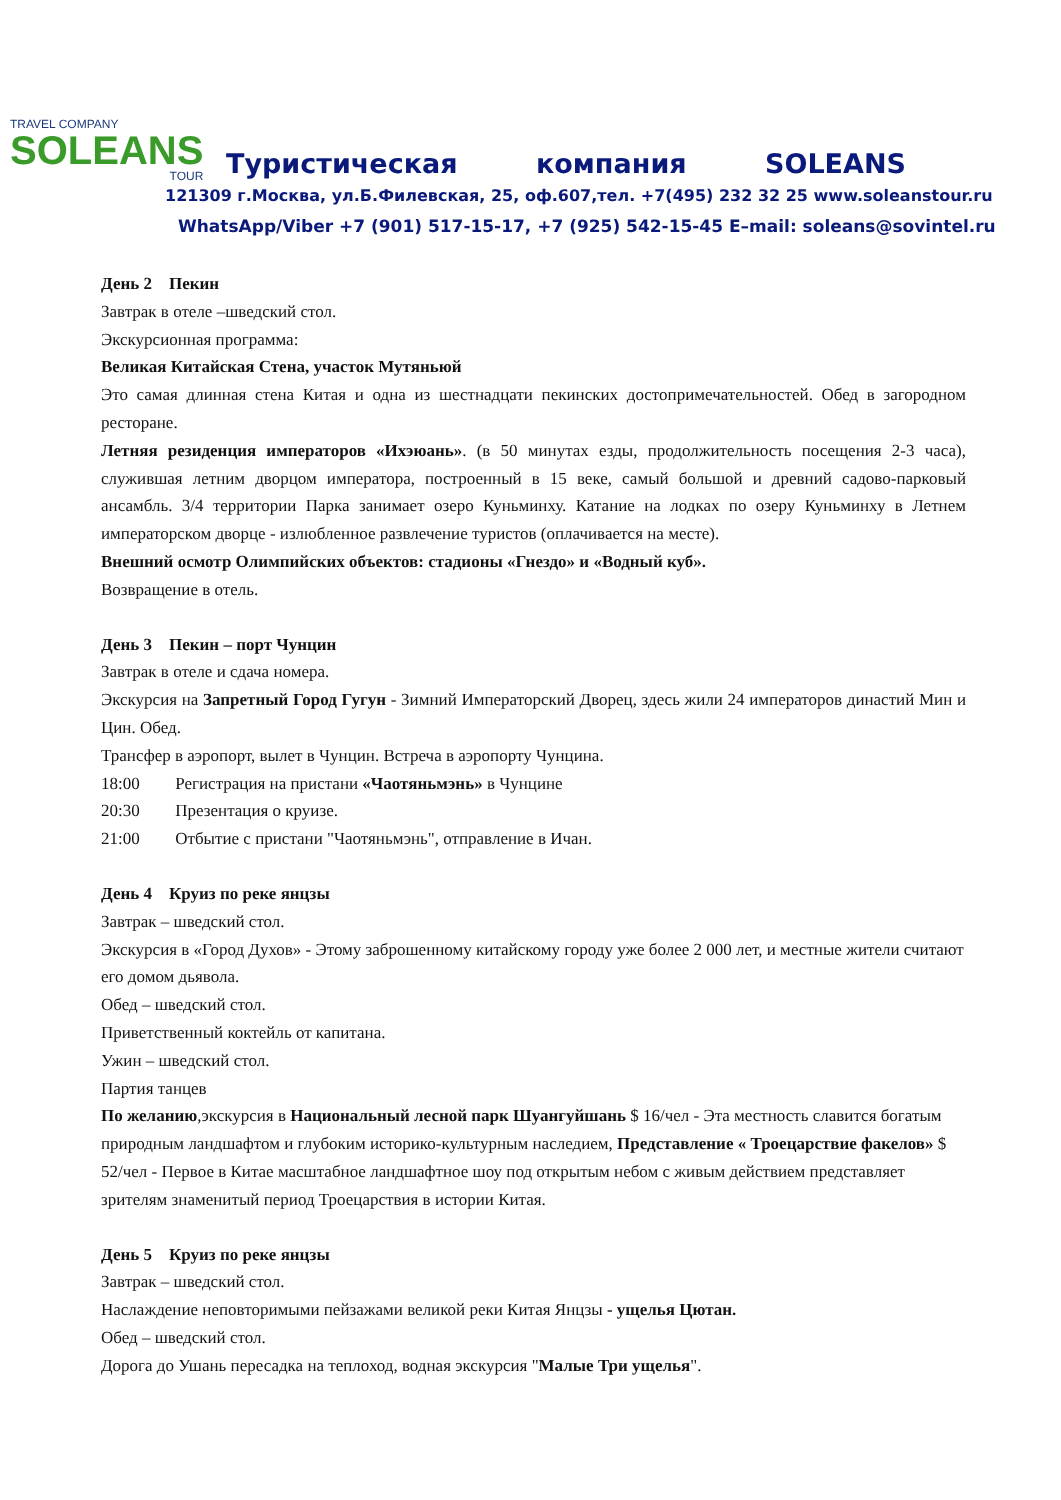TRAVEL COMPANY
SOLEANS
TOUR
Туристическая компания SOLEANS
121309 г.Москва, ул.Б.Филевская, 25, оф.607,тел. +7(495) 232 32 25 www.soleanstour.ru
WhatsApp/Viber +7 (901) 517-15-17, +7 (925) 542-15-45 E–mail: soleans@sovintel.ru
День 2 Пекин
Завтрак в отеле –шведский стол.
Экскурсионная программа:
Великая Китайская Стена, участок Мутяньюй
Это самая длинная стена Китая и одна из шестнадцати пекинских достопримечательностей. Обед в загородном ресторане.
Летняя резиденция императоров «Ихэюань». (в 50 минутах езды, продолжительность посещения 2-3 часа), служившая летним дворцом императора, построенный в 15 веке, самый большой и древний садово-парковый ансамбль. 3/4 территории Парка занимает озеро Куньминху. Катание на лодках по озеру Куньминху в Летнем императорском дворце - излюбленное развлечение туристов (оплачивается на месте).
Внешний осмотр Олимпийских объектов: стадионы «Гнездо» и «Водный куб».
Возвращение в отель.
День 3 Пекин – порт Чунцин
Завтрак в отеле и сдача номера.
Экскурсия на Запретный Город Гугун - Зимний Императорский Дворец, здесь жили 24 императоров династий Мин и Цин. Обед.
Трансфер в аэропорт, вылет в Чунцин. Встреча в аэропорту Чунцина.
18:00 Регистрация на пристани «Чаотяньмэнь» в Чунцине
20:30 Презентация о круизе.
21:00 Отбытие с пристани "Чаотяньмэнь", отправление в Ичан.
День 4 Круиз по реке янцзы
Завтрак – шведский стол.
Экскурсия в «Город Духов» - Этому заброшенному китайскому городу уже более 2 000 лет, и местные жители считают его домом дьявола.
Обед – шведский стол.
Приветственный коктейль от капитана.
Ужин – шведский стол.
Партия танцев
По желанию,экскурсия в Национальный лесной парк Шуангуйшань $ 16/чел - Эта местность славится богатым природным ландшафтом и глубоким историко-культурным наследием, Представление « Троецарствие факелов» $ 52/чел - Первое в Китае масштабное ландшафтное шоу под открытым небом с живым действием представляет зрителям знаменитый период Троецарствия в истории Китая.
День 5 Круиз по реке янцзы
Завтрак – шведский стол.
Наслаждение неповторимыми пейзажами великой реки Китая Янцзы - ущелья Цютан.
Обед – шведский стол.
Дорога до Ушань пересадка на теплоход, водная экскурсия "Малые Три ущелья".